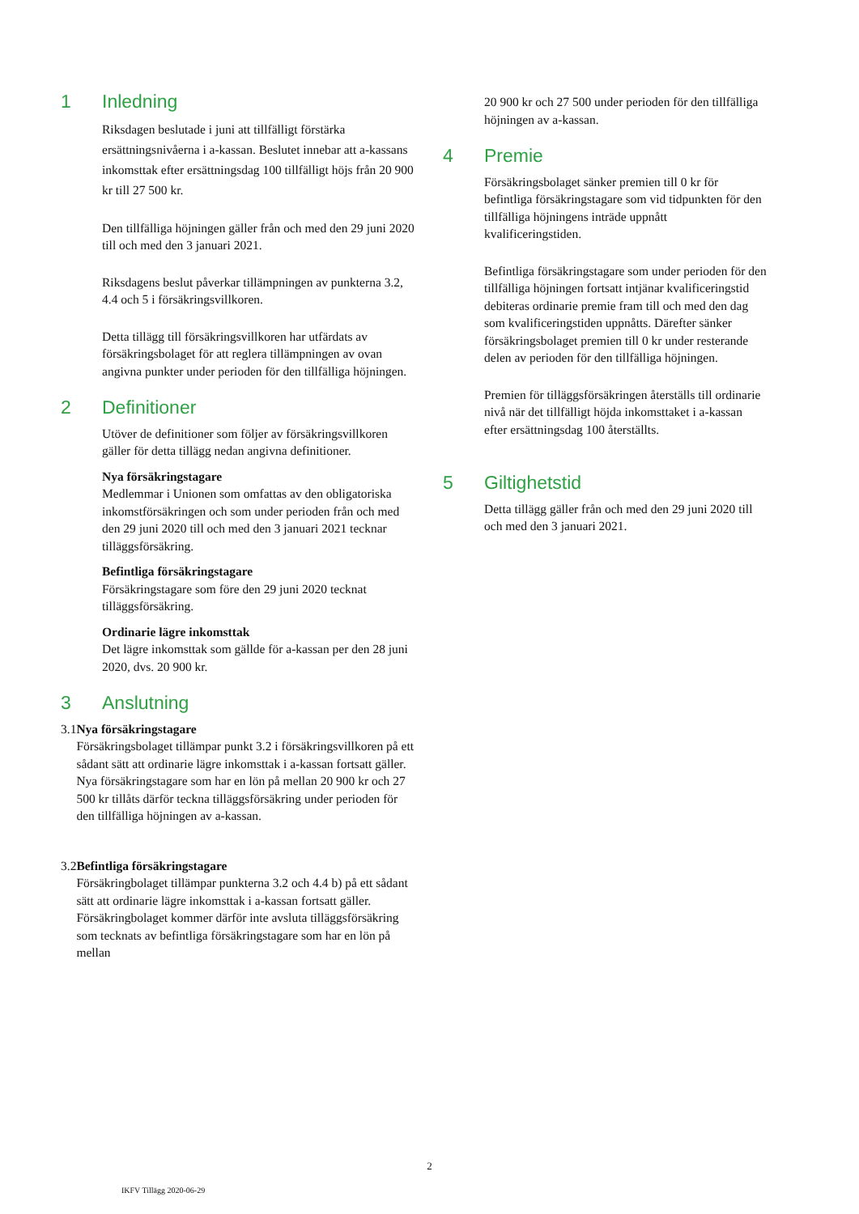1 Inledning
Riksdagen beslutade i juni att tillfälligt förstärka ersättningsnivåerna i a-kassan. Beslutet innebar att a-kassans inkomsttak efter ersättningsdag 100 tillfälligt höjs från 20 900 kr till 27 500 kr.
Den tillfälliga höjningen gäller från och med den 29 juni 2020 till och med den 3 januari 2021.
Riksdagens beslut påverkar tillämpningen av punkterna 3.2, 4.4 och 5 i försäkringsvillkoren.
Detta tillägg till försäkringsvillkoren har utfärdats av försäkringsbolaget för att reglera tillämpningen av ovan angivna punkter under perioden för den tillfälliga höjningen.
2 Definitioner
Utöver de definitioner som följer av försäkringsvillkoren gäller för detta tillägg nedan angivna definitioner.
Nya försäkringstagare
Medlemmar i Unionen som omfattas av den obligatoriska inkomstförsäkringen och som under perioden från och med den 29 juni 2020 till och med den 3 januari 2021 tecknar tilläggsförsäkring.
Befintliga försäkringstagare
Försäkringstagare som före den 29 juni 2020 tecknat tilläggsförsäkring.
Ordinarie lägre inkomsttak
Det lägre inkomsttak som gällde för a-kassan per den 28 juni 2020, dvs. 20 900 kr.
3 Anslutning
3.1 Nya försäkringstagare
Försäkringsbolaget tillämpar punkt 3.2 i försäkringsvillkoren på ett sådant sätt att ordinarie lägre inkomsttak i a-kassan fortsatt gäller. Nya försäkringstagare som har en lön på mellan 20 900 kr och 27 500 kr tillåts därför teckna tilläggsförsäkring under perioden för den tillfälliga höjningen av a-kassan.
3.2 Befintliga försäkringstagare
Försäkringbolaget tillämpar punkterna 3.2 och 4.4 b) på ett sådant sätt att ordinarie lägre inkomsttak i a-kassan fortsatt gäller. Försäkringbolaget kommer därför inte avsluta tilläggsförsäkring som tecknats av befintliga försäkringstagare som har en lön på mellan
20 900 kr och 27 500 under perioden för den tillfälliga höjningen av a-kassan.
4 Premie
Försäkringsbolaget sänker premien till 0 kr för befintliga försäkringstagare som vid tidpunkten för den tillfälliga höjningens inträde uppnått kvalificeringstiden.
Befintliga försäkringstagare som under perioden för den tillfälliga höjningen fortsatt intjänar kvalificeringstid debiteras ordinarie premie fram till och med den dag som kvalificeringstiden uppnåtts. Därefter sänker försäkringsbolaget premien till 0 kr under resterande delen av perioden för den tillfälliga höjningen.
Premien för tilläggsförsäkringen återställs till ordinarie nivå när det tillfälligt höjda inkomsttaket i a-kassan efter ersättningsdag 100 återställts.
5 Giltighetstid
Detta tillägg gäller från och med den 29 juni 2020 till och med den 3 januari 2021.
2
IKFV Tillägg 2020-06-29